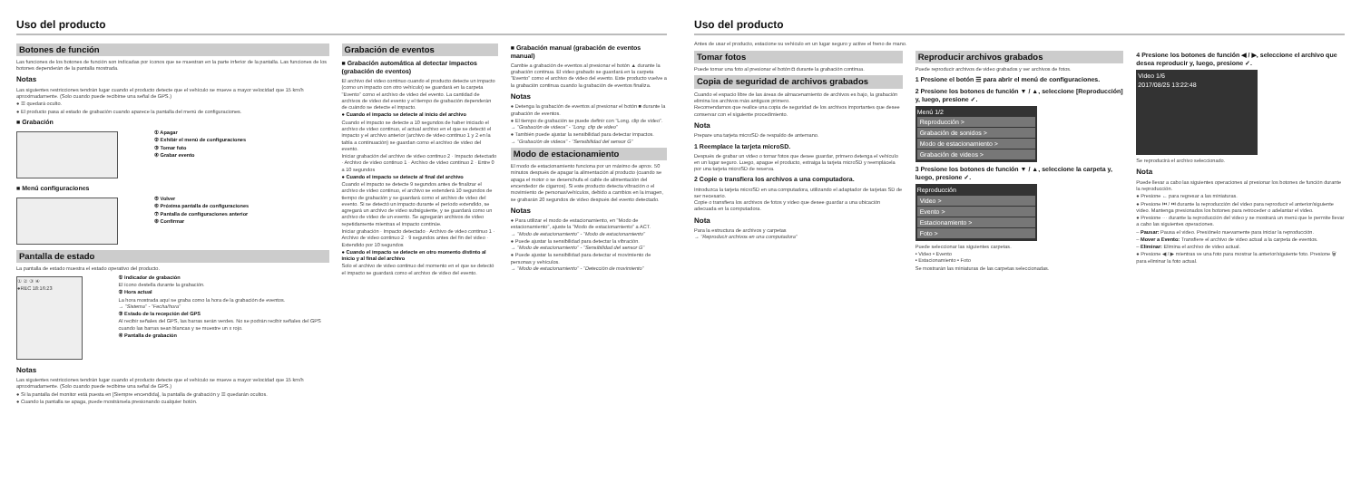Uso del producto
Botones de función
Las funciones de los botones de función son indicadas por íconos que se muestran en la parte inferior de la pantalla. Las funciones de los botones dependerán de la pantalla mostrada.
Notas
Las siguientes restricciones tendrán lugar cuando el producto detecte que el vehículo se mueve a mayor velocidad que 15 km/h aproximadamente. (Solo cuando puede recibirse una señal de GPS.)
● ☰ quedará oculto.
● El producto pasa al estado de grabación cuando aparece la pantalla del menú de configuraciones.
■ Grabación
① Apagar
② Exhibir el menú de configuraciones
③ Tomar foto
④ Grabar evento
■ Menú configuraciones
⑤ Volver
⑥ Próxima pantalla de configuraciones
⑦ Pantalla de configuraciones anterior
⑧ Confirmar
Pantalla de estado
La pantalla de estado muestra el estado operativo del producto.
① ② ③ ④
●REC 18:16:23
① Indicador de grabación
El ícono destella durante la grabación.
② Hora actual
La hora mostrada aquí se graba como la hora de la grabación de eventos.
→ "Sistema" - "Fecha/hora"
③ Estado de la recepción del GPS
Al recibir señales del GPS, las barras serán verdes. No se podrán recibir señales del GPS cuando las barras sean blancas y se muestre un x rojo.
④ Pantalla de grabación
Notas
Las siguientes restricciones tendrán lugar cuando el producto detecte que el vehículo se mueve a mayor velocidad que 15 km/h aproximadamente. (Solo cuando puede recibirse una señal de GPS.)
● Si la pantalla del monitor está puesta en [Siempre encendida], la pantalla de grabación y ☰ quedarán ocultos.
● Cuando la pantalla se apaga, puede mostrársela presionando cualquier botón.
Grabación de eventos
■ Grabación automática al detectar impactos (grabación de eventos)
El archivo del video continuo cuando el producto detecte un impacto (como un impacto con otro vehículo) se guardará en la carpeta "Evento" como el archivo de video del evento. La cantidad de archivos de video del evento y el tiempo de grabación dependerán de cuándo se detecte el impacto.
● Cuando el impacto se detecte al inicio del archivo
Cuando el impacto se detecte a 10 segundos de haber iniciado el archivo de video continuo, el actual archivo en el que se detectó el impacto y el archivo anterior (archivo de video continuo 1 y 2 en la tabla a continuación) se guardan como el archivo de video del evento.
Iniciar grabación del archivo de video continuo 2 · Impacto detectado · Archivo de video continuo 1 · Archivo de video continuo 2 · Entre 0 a 10 segundos
● Cuando el impacto se detecte al final del archivo
Cuando el impacto se detecte 9 segundos antes de finalizar el archivo de video continuo, el archivo se extenderá 10 segundos de tiempo de grabación y se guardará como el archivo de video del evento. Si se detectó un impacto durante el período extendido, se agregará un archivo de video subsiguiente, y se guardará como un archivo de video de un evento. Se agregarán archivos de video repetidamente mientras el impacto continúe.
Iniciar grabación · Impacto detectado · Archivo de video continuo 1 · Archivo de video continuo 2 · 9 segundos antes del fin del video · Extendido por 10 segundos
● Cuando el impacto se detecte en otro momento distinto al inicio y al final del archivo
Solo el archivo de video continuo del momento en el que se detectó el impacto se guardará como el archivo de video del evento.
■ Grabación manual (grabación de eventos manual)
Cambie a grabación de eventos al presionar el botón ▲ durante la grabación continua. El video grabado se guardará en la carpeta "Evento" como el archivo de video del evento. Este producto vuelve a la grabación continua cuando la grabación de eventos finaliza.
Notas
● Detenga la grabación de eventos al presionar el botón ■ durante la grabación de eventos.
● El tiempo de grabación se puede definir con "Long. clip de video".
→ "Grabación de videos" - "Long. clip de video"
● También puede ajustar la sensibilidad para detectar impactos.
→ "Grabación de videos" - "Sensibilidad del sensor G"
Modo de estacionamiento
El modo de estacionamiento funciona por un máximo de aprox. 50 minutos después de apagar la alimentación al producto (cuando se apaga el motor o se desenchufa el cable de alimentación del encendedor de cigarros). Si este producto detecta vibración o el movimiento de personas/vehículos, debido a cambios en la imagen, se grabarán 20 segundos de video después del evento detectado.
Notas
● Para utilizar el modo de estacionamiento, en "Modo de estacionamiento", ajuste la "Modo de estacionamiento" a ACT.
→ "Modo de estacionamiento" - "Modo de estacionamiento"
● Puede ajustar la sensibilidad para detectar la vibración.
→ "Modo de estacionamiento" - "Sensibilidad del sensor G"
● Puede ajustar la sensibilidad para detectar el movimiento de personas y vehículos.
→ "Modo de estacionamiento" - "Detección de movimiento"
Uso del producto
Antes de usar el producto, estacione su vehículo en un lugar seguro y active el freno de mano.
Tomar fotos
Puede tomar una foto al presionar el botón ◘ durante la grabación continua.
Copia de seguridad de archivos grabados
Cuando el espacio libre de las áreas de almacenamiento de archivos es bajo, la grabación elimina los archivos más antiguos primero.
Recomendamos que realice una copia de seguridad de los archivos importantes que desee conservar con el siguiente procedimiento.
Nota
Prepare una tarjeta microSD de respaldo de antemano.
1 Reemplace la tarjeta microSD.
Después de grabar un video o tomar fotos que desee guardar, primero detenga el vehículo en un lugar seguro. Luego, apague el producto, extraiga la tarjeta microSD y reemplácela por una tarjeta microSD de reserva.
2 Copie o transfiera los archivos a una computadora.
Introduzca la tarjeta microSD en una computadora, utilizando el adaptador de tarjetas SD de ser necesario.
Copie o transfiera los archivos de fotos y video que desee guardar a una ubicación adecuada en la computadora.
Nota
Para la estructura de archivos y carpetas
→ "Reproducir archivos en una computadora"
Reproducir archivos grabados
Puede reproducir archivos de video grabados y ver archivos de fotos.
1 Presione el botón ☰ para abrir el menú de configuraciones.
2 Presione los botones de función ▼ / ▲, seleccione [Reproducción] y, luego, presione ✓.
Menú 1/2
Reproducción >
Grabación de sonidos >
Modo de estacionamiento >
Grabación de videos >
3 Presione los botones de función ▼ / ▲, seleccione la carpeta y, luego, presione ✓.
Reproducción
Video >
Evento >
Estacionamiento >
Foto >
Puede seleccionar las siguientes carpetas.
• Video • Evento
• Estacionamiento • Foto
Se mostrarán las miniaturas de las carpetas seleccionadas.
4 Presione los botones de función ◀ / ▶, seleccione el archivo que desea reproducir y, luego, presione ✓.
Video 1/6
2017/08/25 13:22:48
Se reproducirá el archivo seleccionado.
Nota
Puede llevar a cabo las siguientes operaciones al presionar los botones de función durante la reproducción.
● Presione ← para regresar a las miniaturas.
● Presione ⏮ / ⏭ durante la reproducción del video para reproducir el anterior/siguiente video. Mantenga presionados los botones para retroceder o adelantar el video.
● Presione ··· durante la reproducción del video y se mostrará un menú que le permite llevar a cabo las siguientes operaciones.
– Pausar: Pausa el video. Presiónelo nuevamente para iniciar la reproducción.
– Mover a Evento: Transfiere el archivo de video actual a la carpeta de eventos.
– Eliminar: Elimina el archivo de video actual.
● Presione ◀ / ▶ mientras ve una foto para mostrar la anterior/siguiente foto. Presione 🗑 para eliminar la foto actual.